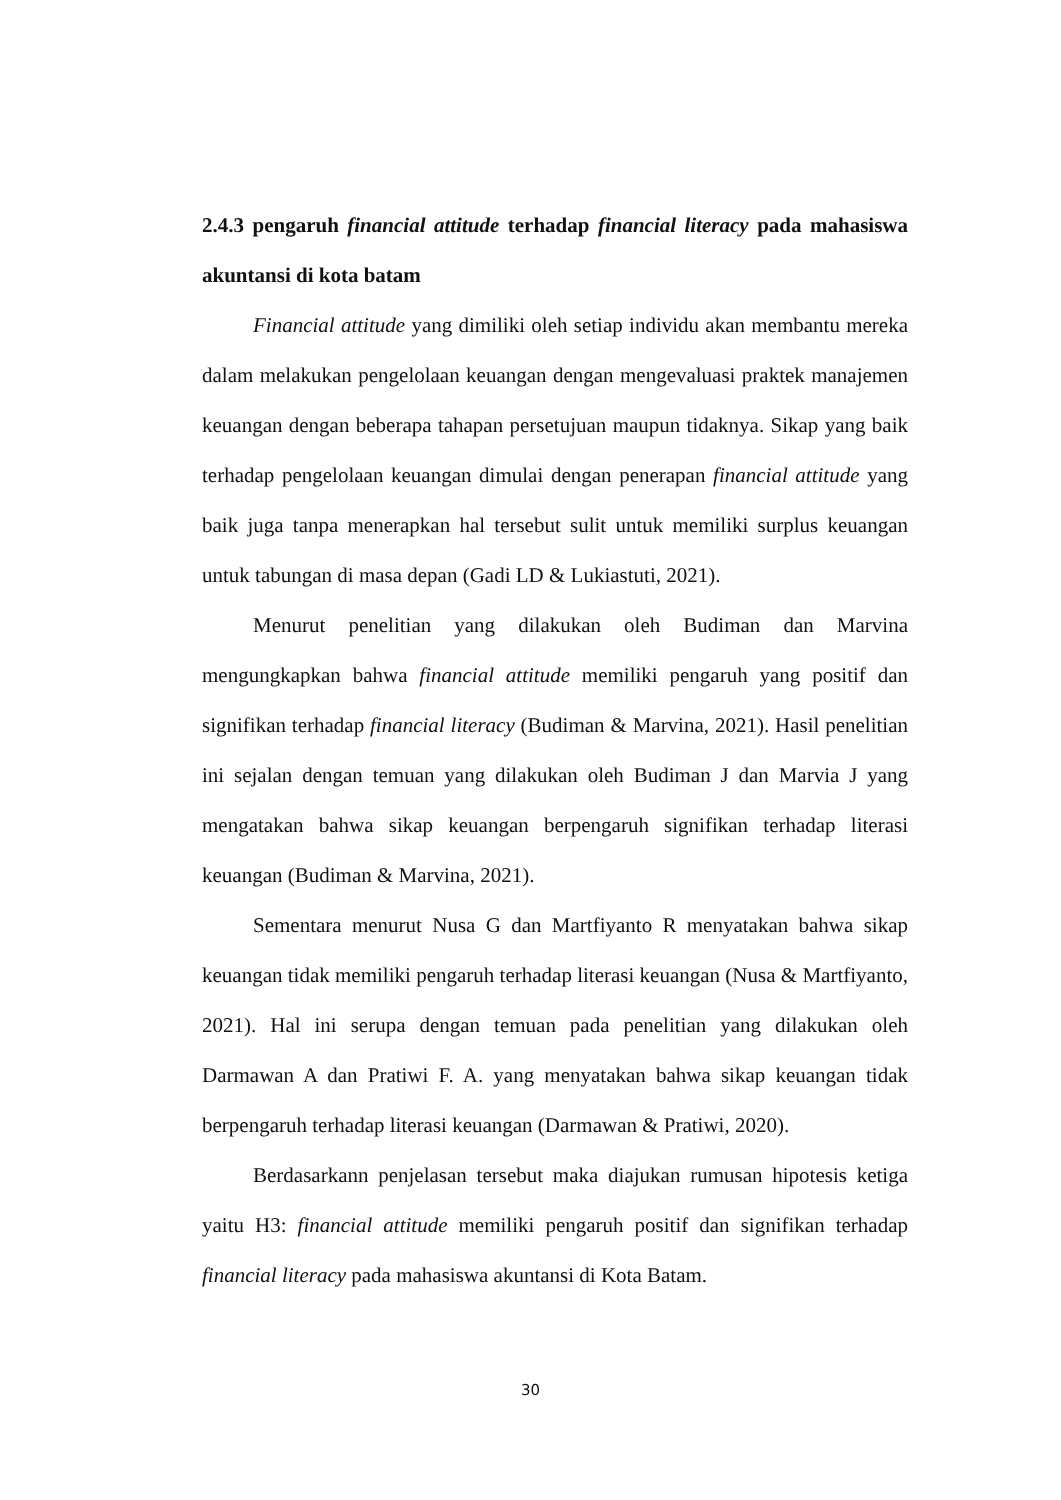2.4.3 pengaruh financial attitude terhadap financial literacy pada mahasiswa akuntansi di kota batam
Financial attitude yang dimiliki oleh setiap individu akan membantu mereka dalam melakukan pengelolaan keuangan dengan mengevaluasi praktek manajemen keuangan dengan beberapa tahapan persetujuan maupun tidaknya. Sikap yang baik terhadap pengelolaan keuangan dimulai dengan penerapan financial attitude yang baik juga tanpa menerapkan hal tersebut sulit untuk memiliki surplus keuangan untuk tabungan di masa depan (Gadi LD & Lukiastuti, 2021).
Menurut penelitian yang dilakukan oleh Budiman dan Marvina mengungkapkan bahwa financial attitude memiliki pengaruh yang positif dan signifikan terhadap financial literacy (Budiman & Marvina, 2021). Hasil penelitian ini sejalan dengan temuan yang dilakukan oleh Budiman J dan Marvia J yang mengatakan bahwa sikap keuangan berpengaruh signifikan terhadap literasi keuangan (Budiman & Marvina, 2021).
Sementara menurut Nusa G dan Martfiyanto R menyatakan bahwa sikap keuangan tidak memiliki pengaruh terhadap literasi keuangan (Nusa & Martfiyanto, 2021). Hal ini serupa dengan temuan pada penelitian yang dilakukan oleh Darmawan A dan Pratiwi F. A. yang menyatakan bahwa sikap keuangan tidak berpengaruh terhadap literasi keuangan (Darmawan & Pratiwi, 2020).
Berdasarkann penjelasan tersebut maka diajukan rumusan hipotesis ketiga yaitu H3: financial attitude memiliki pengaruh positif dan signifikan terhadap financial literacy pada mahasiswa akuntansi di Kota Batam.
30